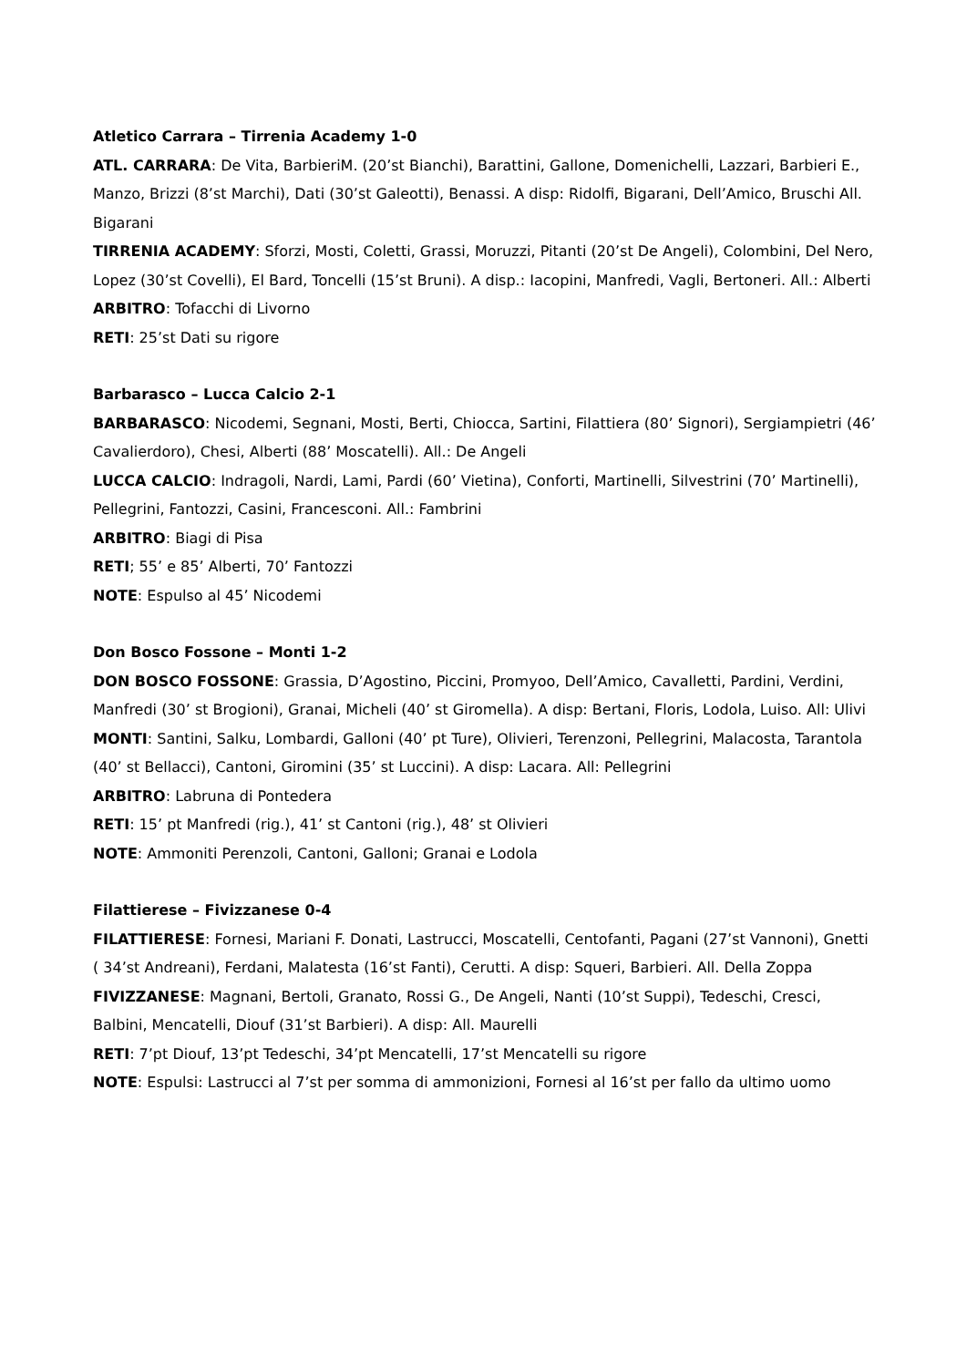Atletico Carrara – Tirrenia Academy 1-0
ATL. CARRARA: De Vita, BarbieriM. (20’st Bianchi), Barattini, Gallone, Domenichelli, Lazzari, Barbieri E., Manzo, Brizzi (8’st Marchi), Dati (30’st Galeotti), Benassi. A disp: Ridolfi, Bigarani, Dell’Amico, Bruschi All. Bigarani
TIRRENIA ACADEMY: Sforzi, Mosti, Coletti, Grassi, Moruzzi, Pitanti (20’st De Angeli), Colombini, Del Nero, Lopez (30’st Covelli), El Bard, Toncelli (15’st Bruni). A disp.: Iacopini, Manfredi, Vagli, Bertoneri. All.: Alberti
ARBITRO: Tofacchi di Livorno
RETI: 25’st Dati su rigore
Barbarasco – Lucca Calcio 2-1
BARBARASCO: Nicodemi, Segnani, Mosti, Berti, Chiocca, Sartini, Filattiera (80’ Signori), Sergiampietri (46’ Cavalierdoro), Chesi, Alberti (88’ Moscatelli). All.: De Angeli
LUCCA CALCIO: Indragoli, Nardi, Lami, Pardi (60’ Vietina), Conforti, Martinelli, Silvestrini (70’ Martinelli), Pellegrini, Fantozzi, Casini, Francesconi. All.: Fambrini
ARBITRO: Biagi di Pisa
RETI; 55’ e 85’ Alberti, 70’ Fantozzi
NOTE: Espulso al 45’ Nicodemi
Don Bosco Fossone – Monti 1-2
DON BOSCO FOSSONE: Grassia, D’Agostino, Piccini, Promyoo, Dell’Amico, Cavalletti, Pardini, Verdini, Manfredi (30’ st Brogioni), Granai, Micheli (40’ st Giromella). A disp: Bertani, Floris, Lodola, Luiso. All: Ulivi
MONTI: Santini, Salku, Lombardi, Galloni (40’ pt Ture), Olivieri, Terenzoni, Pellegrini, Malacosta, Tarantola (40’ st Bellacci), Cantoni, Giromini (35’ st Luccini). A disp: Lacara. All: Pellegrini
ARBITRO: Labruna di Pontedera
RETI: 15’ pt Manfredi (rig.), 41’ st Cantoni (rig.), 48’ st Olivieri
NOTE: Ammoniti Perenzoli, Cantoni, Galloni; Granai e Lodola
Filattierese – Fivizzanese 0-4
FILATTIERESE: Fornesi, Mariani F. Donati, Lastrucci, Moscatelli, Centofanti, Pagani (27’st Vannoni), Gnetti ( 34’st Andreani), Ferdani, Malatesta (16’st Fanti), Cerutti. A disp: Squeri, Barbieri. All. Della Zoppa
FIVIZZANESE: Magnani, Bertoli, Granato, Rossi G., De Angeli, Nanti (10’st Suppi), Tedeschi, Cresci, Balbini, Mencatelli, Diouf (31’st Barbieri). A disp: All. Maurelli
RETI: 7’pt Diouf, 13’pt Tedeschi, 34’pt Mencatelli, 17’st Mencatelli su rigore
NOTE: Espulsi: Lastrucci al 7’st per somma di ammonizioni, Fornesi al 16’st per fallo da ultimo uomo